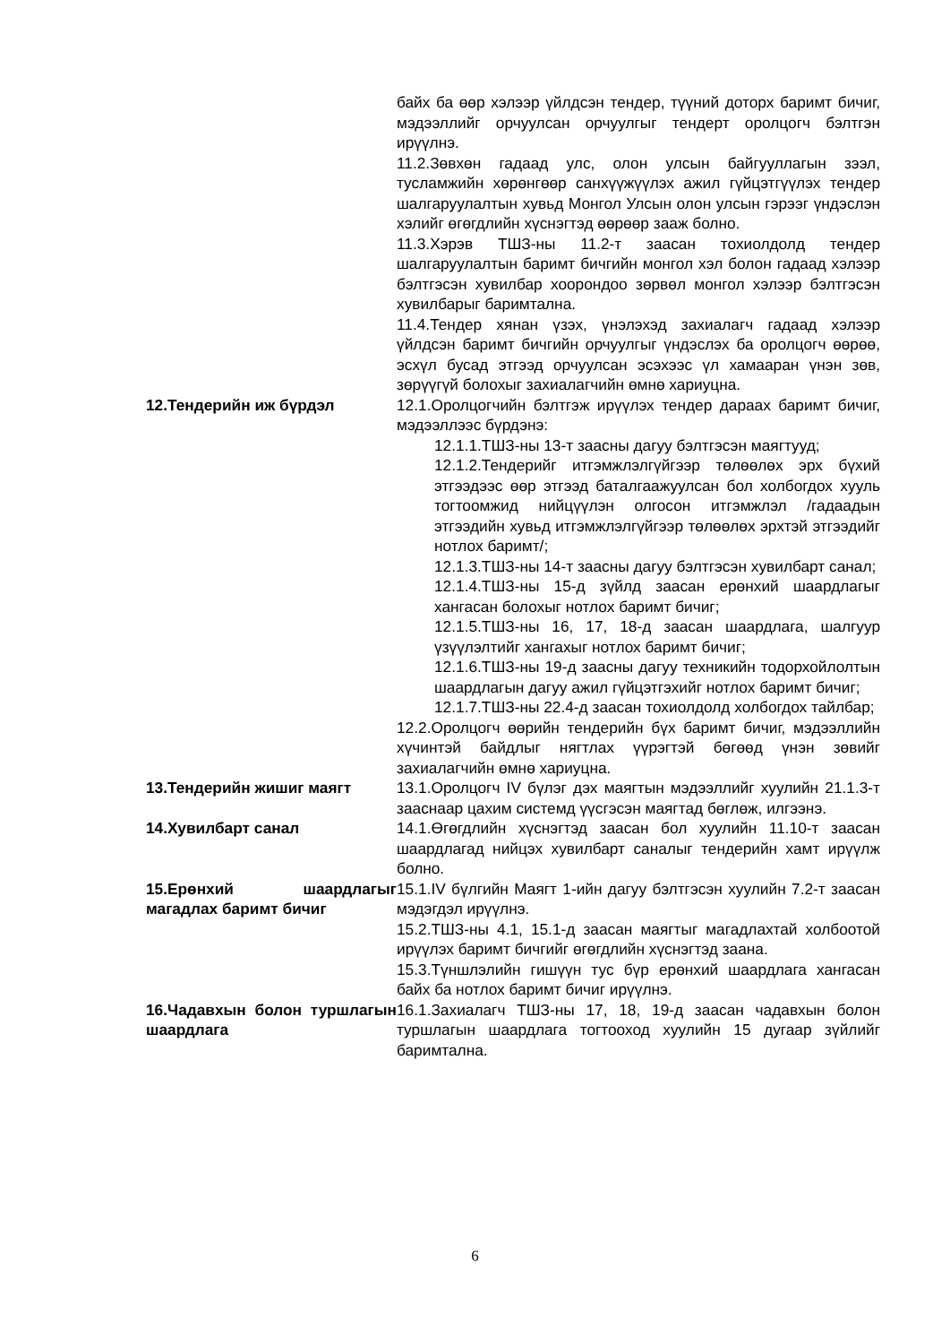байх ба өөр хэлээр үйлдсэн тендер, түүний доторх баримт бичиг, мэдээллийг орчуулсан орчуулгыг тендерт оролцогч бэлтгэн ирүүлнэ.
11.2.Зөвхөн гадаад улс, олон улсын байгууллагын зээл, тусламжийн хөрөнгөөр санхүүжүүлэх ажил гүйцэтгүүлэх тендер шалгаруулалтын хувьд Монгол Улсын олон улсын гэрээг үндэслэн хэлийг өгөгдлийн хүснэгтэд өөрөөр зааж болно.
11.3.Хэрэв ТШЗ-ны 11.2-т заасан тохиолдолд тендер шалгаруулалтын баримт бичгийн монгол хэл болон гадаад хэлээр бэлтгэсэн хувилбар хоорондоо зөрвөл монгол хэлээр бэлтгэсэн хувилбарыг баримтална.
11.4.Тендер хянан үзэх, үнэлэхэд захиалагч гадаад хэлээр үйлдсэн баримт бичгийн орчуулгыг үндэслэх ба оролцогч өөрөө, эсхүл бусад этгээд орчуулсан эсэхээс үл хамааран үнэн зөв, зөрүүгүй болохыг захиалагчийн өмнө хариуцна.
12.Тендерийн иж бүрдэл 12.1.Оролцогчийн бэлтгэж ирүүлэх тендер дараах баримт бичиг, мэдээллээс бүрдэнэ:
12.1.1.ТШЗ-ны 13-т заасны дагуу бэлтгэсэн маягтууд;
12.1.2.Тендерийг итгэмжлэлгүйгээр төлөөлөх эрх бүхий этгээдээс өөр этгээд баталгаажуулсан бол холбогдох хууль тогтоомжид нийцүүлэн олгосон итгэмжлэл /гадаадын этгээдийн хувьд итгэмжлэлгүйгээр төлөөлөх эрхтэй этгээдийг нотлох баримт/;
12.1.3.ТШЗ-ны 14-т заасны дагуу бэлтгэсэн хувилбарт санал;
12.1.4.ТШЗ-ны 15-д зүйлд заасан ерөнхий шаардлагыг хангасан болохыг нотлох баримт бичиг;
12.1.5.ТШЗ-ны 16, 17, 18-д заасан шаардлага, шалгуур үзүүлэлтийг хангахыг нотлох баримт бичиг;
12.1.6.ТШЗ-ны 19-д заасны дагуу техникийн тодорхойлолтын шаардлагын дагуу ажил гүйцэтгэхийг нотлох баримт бичиг;
12.1.7.ТШЗ-ны 22.4-д заасан тохиолдолд холбогдох тайлбар;
12.2.Оролцогч өөрийн тендерийн бүх баримт бичиг, мэдээллийн хүчинтэй байдлыг нягтлах үүрэгтэй бөгөөд үнэн зөвийг захиалагчийн өмнө хариуцна.
13.Тендерийн жишиг маягт 13.1.Оролцогч IV бүлэг дэх маягтын мэдээллийг хуулийн 21.1.3-т зааснаар цахим системд үүсгэсэн маягтад бөглөж, илгээнэ.
14.Хувилбарт санал 14.1.Өгөгдлийн хүснэгтэд заасан бол хуулийн 11.10-т заасан шаардлагад нийцэх хувилбарт саналыг тендерийн хамт ирүүлж болно.
15.Ерөнхий шаардлагыг магадлах баримт бичиг
15.1.IV бүлгийн Маягт 1-ийн дагуу бэлтгэсэн хуулийн 7.2-т заасан мэдэгдэл ирүүлнэ.
15.2.ТШЗ-ны 4.1, 15.1-д заасан маягтыг магадлахтай холбоотой ирүүлэх баримт бичгийг өгөгдлийн хүснэгтэд заана.
15.3.Түншлэлийн гишүүн тус бүр ерөнхий шаардлага хангасан байх ба нотлох баримт бичиг ирүүлнэ.
16.Чадавхын болон туршлагын шаардлага
16.1.Захиалагч ТШЗ-ны 17, 18, 19-д заасан чадавхын болон туршлагын шаардлага тогтооход хуулийн 15 дугаар зүйлийг баримтална.
6